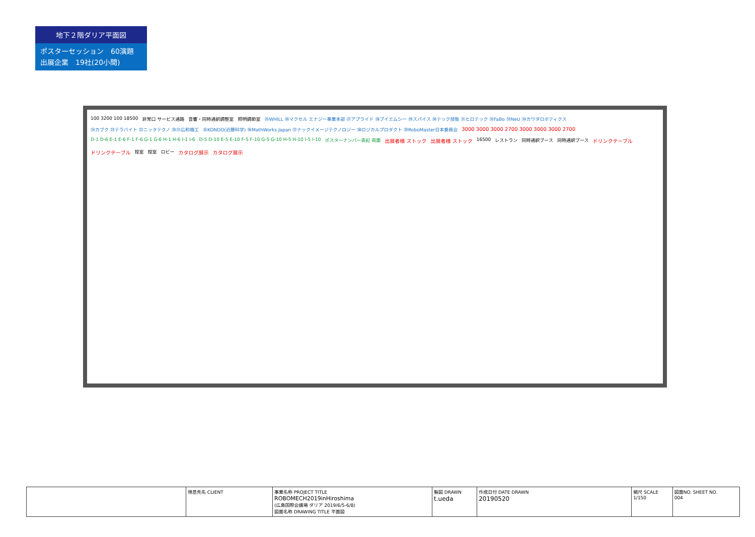地下２階ダリア平面図
ポスターセッション　60演題
出展企業　19社(20小間)
100 3200 100 18500 非常口 サービス通路 音響・同時通訳調整室 照明調節室 ㉕WHILL ㉖マクセル エナジー事業本部 ㉗アプライド ㉘ブイエムシー ㉙スパイス ㉚テック技販 ㉛ヒロテック ㉜FaBo ㉝NeU ㉞カワダロボティクス ㉔カブク ㉓テラバイト ㉒ニッタテクノ ⑳㉑広和機工 ㉟KONDO(近藤科学) ㊱MathWorks Japan ㊲ナックイメージテクノロジー ㊳ロジカルプロダクト ㊴RoboMaster日本委員会 3000 3000 3000 2700 3000 3000 3000 2700 D-1 D-6 E-1 E-6 F-1 F-6 G-1 G-6 H-1 H-6 I-1 I-6 D-5 D-10 E-5 E-10 F-5 F-10 G-5 G-10 H-5 H-10 I-5 I-10 ポスターナンバー表記 両面 出展者様 ストック 出展者様 ストック 16500 レストラン 同時通訳ブース 同時通訳ブース ドリンクテーブル ドリンクテーブル 控室 控室 ロビー カタログ展示 カタログ展示
| | 得意先名 CLIENT | 事業名称 PROJECT TITLE ROBOMECH2019inHiroshima (広島国際会議場 ダリア 2019/6/5-6/8) 図面名称 DRAWING TITLE 平面図 | 製図 DRAWN t.ueda | 作成日付 DATE DRAWN 20190520 | 縮尺 SCALE 1/150 | 図面NO. SHEET NO. 004 |